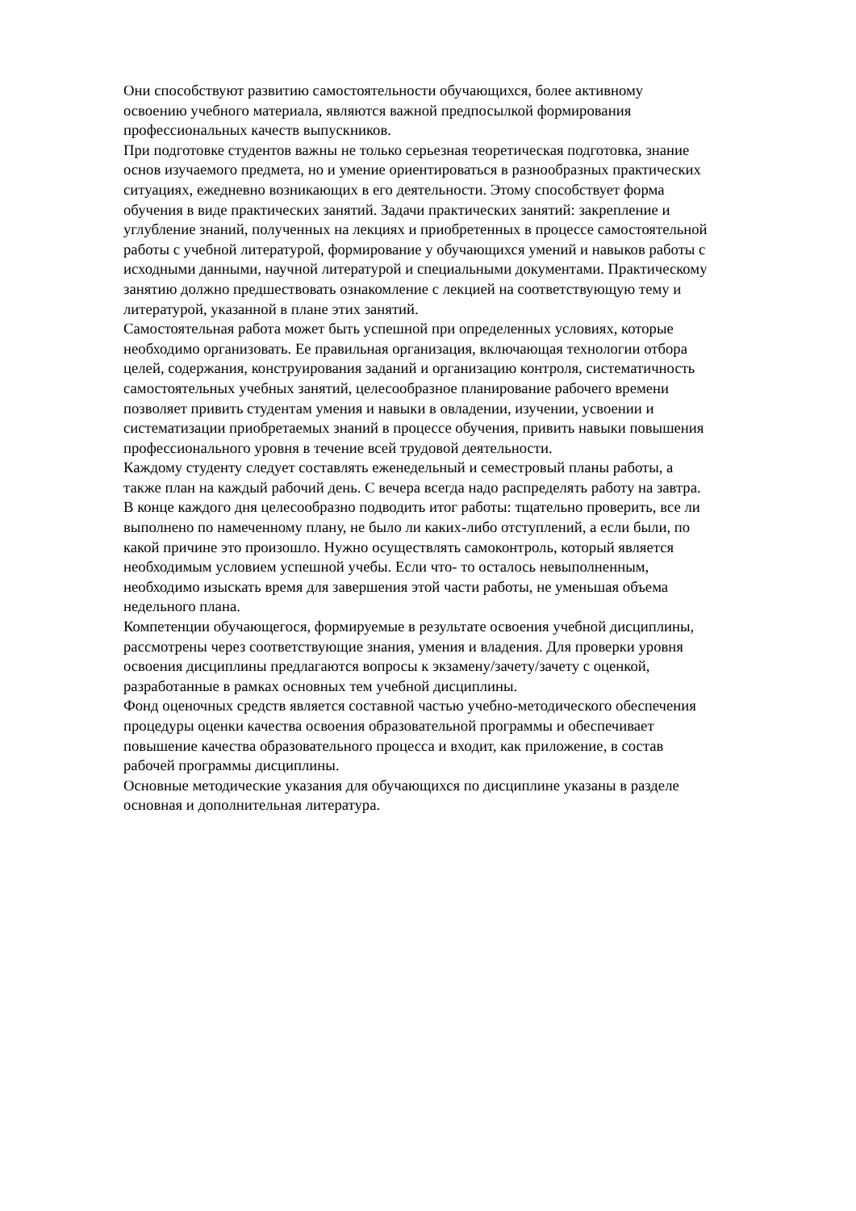Они способствуют развитию самостоятельности обучающихся, более активному
освоению учебного материала, являются важной предпосылкой формирования
профессиональных качеств выпускников.
При подготовке студентов важны не только серьезная теоретическая подготовка, знание
основ изучаемого предмета, но и умение ориентироваться в разнообразных практических
ситуациях, ежедневно возникающих в его деятельности. Этому способствует форма
обучения в виде практических занятий. Задачи практических занятий: закрепление и
углубление знаний, полученных на лекциях и приобретенных в процессе самостоятельной
работы с учебной литературой, формирование у обучающихся умений и навыков работы с
исходными данными, научной литературой и специальными документами. Практическому
занятию должно предшествовать ознакомление с лекцией на соответствующую тему и
литературой, указанной в плане этих занятий.
Самостоятельная работа может быть успешной при определенных условиях, которые
необходимо организовать. Ее правильная организация, включающая технологии отбора
целей, содержания, конструирования заданий и организацию контроля, систематичность
самостоятельных учебных занятий, целесообразное планирование рабочего времени
позволяет привить студентам умения и навыки в овладении, изучении, усвоении и
систематизации приобретаемых знаний в процессе обучения, привить навыки повышения
профессионального уровня в течение всей трудовой деятельности.
Каждому студенту следует составлять еженедельный и семестровый планы работы, а
также план на каждый рабочий день. С вечера всегда надо распределять работу на завтра.
В конце каждого дня целесообразно подводить итог работы: тщательно проверить, все ли
выполнено по намеченному плану, не было ли каких-либо отступлений, а если были, по
какой причине это произошло. Нужно осуществлять самоконтроль, который является
необходимым условием успешной учебы. Если что- то осталось невыполненным,
необходимо изыскать время для завершения этой части работы, не уменьшая объема
недельного плана.
Компетенции обучающегося, формируемые в результате освоения учебной дисциплины,
рассмотрены через соответствующие знания, умения и владения. Для проверки уровня
освоения дисциплины предлагаются вопросы к экзамену/зачету/зачету с оценкой,
разработанные в рамках основных тем учебной дисциплины.
Фонд оценочных средств является составной частью учебно-методического обеспечения
процедуры оценки качества освоения образовательной программы и обеспечивает
повышение качества образовательного процесса и входит, как приложение, в состав
рабочей программы дисциплины.
Основные методические указания для обучающихся по дисциплине указаны в разделе
основная и дополнительная литература.